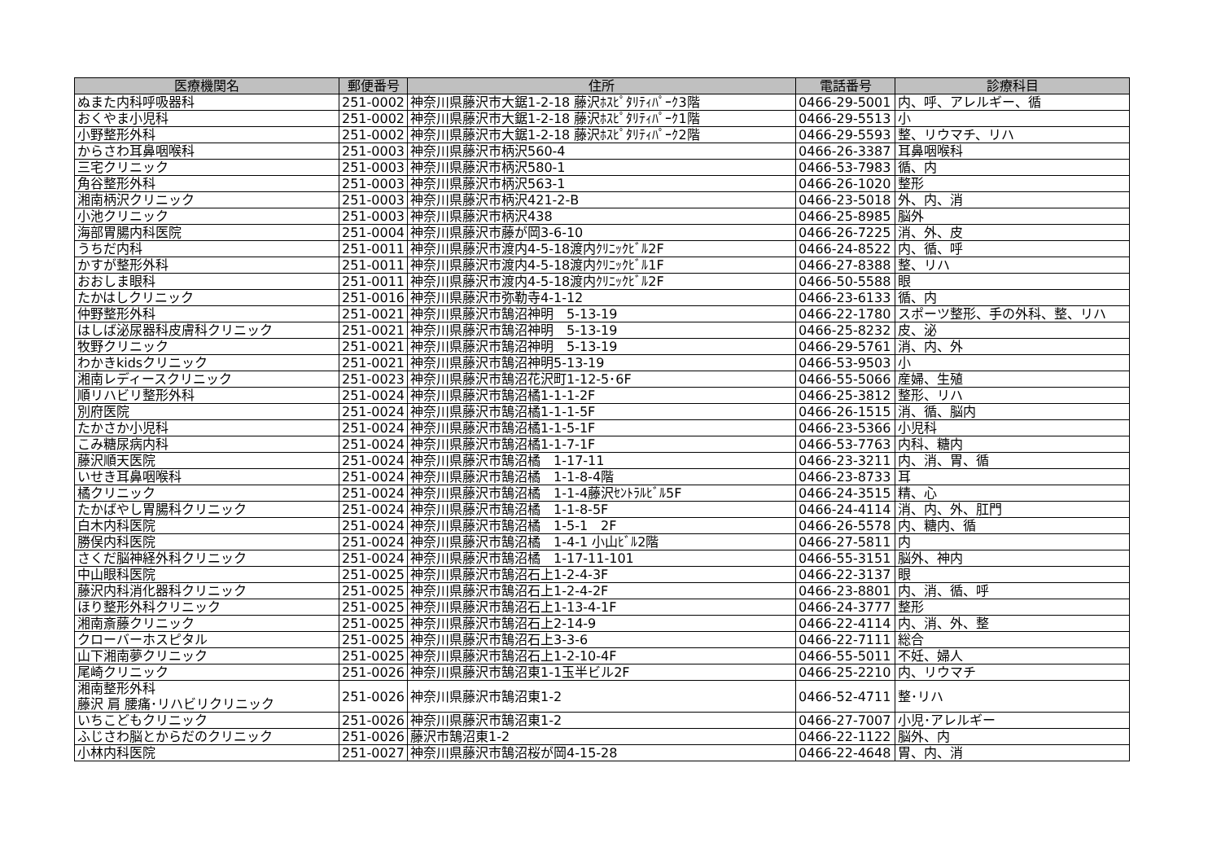| 医療機関名 | 郵便番号 | 住所 | 電話番号 | 診療科目 |
| --- | --- | --- | --- | --- |
| ぬまた内科呼吸器科 | 251-0002 | 神奈川県藤沢市大鋸1-2-18 藤沢ﾎｽﾋﾟﾀﾘﾃｨﾊﾟｰｸ3階 | 0466-29-5001 | 内、呼、アレルギー、循 |
| おくやま小児科 | 251-0002 | 神奈川県藤沢市大鋸1-2-18 藤沢ﾎｽﾋﾟﾀﾘﾃｨﾊﾟｰｸ1階 | 0466-29-5513 | 小 |
| 小野整形外科 | 251-0002 | 神奈川県藤沢市大鋸1-2-18 藤沢ﾎｽﾋﾟﾀﾘﾃｨﾊﾟｰｸ2階 | 0466-29-5593 | 整、リウマチ、リハ |
| からさわ耳鼻咽喉科 | 251-0003 | 神奈川県藤沢市柄沢560-4 | 0466-26-3387 | 耳鼻咽喉科 |
| 三宅クリニック | 251-0003 | 神奈川県藤沢市柄沢580-1 | 0466-53-7983 | 循、内 |
| 角谷整形外科 | 251-0003 | 神奈川県藤沢市柄沢563-1 | 0466-26-1020 | 整形 |
| 湘南柄沢クリニック | 251-0003 | 神奈川県藤沢市柄沢421-2-B | 0466-23-5018 | 外、内、消 |
| 小池クリニック | 251-0003 | 神奈川県藤沢市柄沢438 | 0466-25-8985 | 脳外 |
| 海部胃腸内科医院 | 251-0004 | 神奈川県藤沢市藤が岡3-6-10 | 0466-26-7225 | 消、外、皮 |
| うちだ内科 | 251-0011 | 神奈川県藤沢市渡内4-5-18渡内ｸﾘﾆｯｸﾋﾞﾙ2F | 0466-24-8522 | 内、循、呼 |
| かすが整形外科 | 251-0011 | 神奈川県藤沢市渡内4-5-18渡内ｸﾘﾆｯｸﾋﾞﾙ1F | 0466-27-8388 | 整、リハ |
| おおしま眼科 | 251-0011 | 神奈川県藤沢市渡内4-5-18渡内ｸﾘﾆｯｸﾋﾞﾙ2F | 0466-50-5588 | 眼 |
| たかはしクリニック | 251-0016 | 神奈川県藤沢市弥勒寺4-1-12 | 0466-23-6133 | 循、内 |
| 仲野整形外科 | 251-0021 | 神奈川県藤沢市鵠沼神明 5-13-19 | 0466-22-1780 | スポーツ整形、手の外科、整、リハ |
| はしば泌尿器科皮膚科クリニック | 251-0021 | 神奈川県藤沢市鵠沼神明 5-13-19 | 0466-25-8232 | 皮、泌 |
| 牧野クリニック | 251-0021 | 神奈川県藤沢市鵠沼神明 5-13-19 | 0466-29-5761 | 消、内、外 |
| わかきkidsクリニック | 251-0021 | 神奈川県藤沢市鵠沼神明5-13-19 | 0466-53-9503 | 小 |
| 湘南レディースクリニック | 251-0023 | 神奈川県藤沢市鵠沼花沢町1-12-5･6F | 0466-55-5066 | 産婦、生殖 |
| 順リハビリ整形外科 | 251-0024 | 神奈川県藤沢市鵠沼橘1-1-1-2F | 0466-25-3812 | 整形、リハ |
| 別府医院 | 251-0024 | 神奈川県藤沢市鵠沼橘1-1-1-5F | 0466-26-1515 | 消、循、脳内 |
| たかさか小児科 | 251-0024 | 神奈川県藤沢市鵠沼橘1-1-5-1F | 0466-23-5366 | 小児科 |
| こみ糖尿病内科 | 251-0024 | 神奈川県藤沢市鵠沼橘1-1-7-1F | 0466-53-7763 | 内科、糖内 |
| 藤沢順天医院 | 251-0024 | 神奈川県藤沢市鵠沼橘 1-17-11 | 0466-23-3211 | 内、消、胃、循 |
| いせき耳鼻咽喉科 | 251-0024 | 神奈川県藤沢市鵠沼橘 1-1-8-4階 | 0466-23-8733 | 耳 |
| 橘クリニック | 251-0024 | 神奈川県藤沢市鵠沼橘 1-1-4藤沢ｾﾝﾄﾗﾙﾋﾞﾙ5F | 0466-24-3515 | 精、心 |
| たかばやし胃腸科クリニック | 251-0024 | 神奈川県藤沢市鵠沼橘 1-1-8-5F | 0466-24-4114 | 消、内、外、肛門 |
| 白木内科医院 | 251-0024 | 神奈川県藤沢市鵠沼橘 1-5-1 2F | 0466-26-5578 | 内、糖内、循 |
| 勝俣内科医院 | 251-0024 | 神奈川県藤沢市鵠沼橘 1-4-1 小山ﾋﾞﾙ2階 | 0466-27-5811 | 内 |
| さくだ脳神経外科クリニック | 251-0024 | 神奈川県藤沢市鵠沼橘 1-17-11-101 | 0466-55-3151 | 脳外、神内 |
| 中山眼科医院 | 251-0025 | 神奈川県藤沢市鵠沼石上1-2-4-3F | 0466-22-3137 | 眼 |
| 藤沢内科消化器科クリニック | 251-0025 | 神奈川県藤沢市鵠沼石上1-2-4-2F | 0466-23-8801 | 内、消、循、呼 |
| ほり整形外科クリニック | 251-0025 | 神奈川県藤沢市鵠沼石上1-13-4-1F | 0466-24-3777 | 整形 |
| 湘南斎藤クリニック | 251-0025 | 神奈川県藤沢市鵠沼石上2-14-9 | 0466-22-4114 | 内、消、外、整 |
| クローバーホスピタル | 251-0025 | 神奈川県藤沢市鵠沼石上3-3-6 | 0466-22-7111 | 総合 |
| 山下湘南夢クリニック | 251-0025 | 神奈川県藤沢市鵠沼石上1-2-10-4F | 0466-55-5011 | 不妊、婦人 |
| 尾崎クリニック | 251-0026 | 神奈川県藤沢市鵠沼東1-1玉半ビル2F | 0466-25-2210 | 内、リウマチ |
| 湘南整形外科 藤沢 肩 腰痛･リハビリクリニック | 251-0026 | 神奈川県藤沢市鵠沼東1-2 | 0466-52-4711 | 整･リハ |
| いちこどもクリニック | 251-0026 | 神奈川県藤沢市鵠沼東1-2 | 0466-27-7007 | 小児･アレルギー |
| ふじさわ脳とからだのクリニック | 251-0026 | 藤沢市鵠沼東1-2 | 0466-22-1122 | 脳外、内 |
| 小林内科医院 | 251-0027 | 神奈川県藤沢市鵠沼桜が岡4-15-28 | 0466-22-4648 | 胃、内、消 |